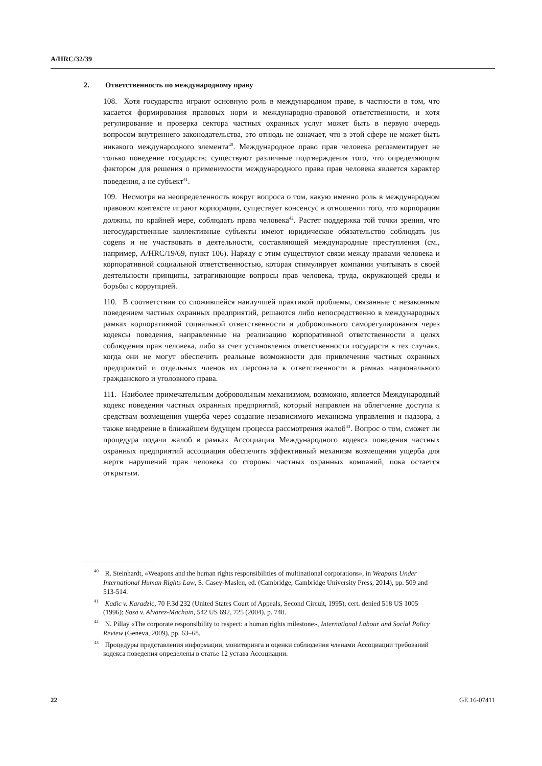A/HRC/32/39
2. Ответственность по международному праву
108. Хотя государства играют основную роль в международном праве, в частности в том, что касается формирования правовых норм и международно-правовой ответственности, и хотя регулирование и проверка сектора частных охранных услуг может быть в первую очередь вопросом внутреннего законодательства, это отнюдь не означает, что в этой сфере не может быть никакого международного элемента<sup>40</sup>. Международное право прав человека регламентирует не только поведение государств; существуют различные подтверждения того, что определяющим фактором для решения о применимости международного права прав человека является характер поведения, а не субъект<sup>41</sup>.
109. Несмотря на неопределенность вокруг вопроса о том, какую именно роль в международном правовом контексте играют корпорации, существует консенсус в отношении того, что корпорации должны, по крайней мере, соблюдать права человека<sup>42</sup>. Растет поддержка той точки зрения, что негосударственные коллективные субъекты имеют юридическое обязательство соблюдать jus cogens и не участвовать в деятельности, составляющей международные преступления (см., например, A/HRC/19/69, пункт 106). Наряду с этим существуют связи между правами человека и корпоративной социальной ответственностью, которая стимулирует компании учитывать в своей деятельности принципы, затрагивающие вопросы прав человека, труда, окружающей среды и борьбы с коррупцией.
110. В соответствии со сложившейся наилучшей практикой проблемы, связанные с незаконным поведением частных охранных предприятий, решаются либо непосредственно в международных рамках корпоративной социальной ответственности и добровольного саморегулирования через кодексы поведения, направленные на реализацию корпоративной ответственности в целях соблюдения прав человека, либо за счет установления ответственности государств в тех случаях, когда они не могут обеспечить реальные возможности для привлечения частных охранных предприятий и отдельных членов их персонала к ответственности в рамках национального гражданского и уголовного права.
111. Наиболее примечательным добровольным механизмом, возможно, является Международный кодекс поведения частных охранных предприятий, который направлен на облегчение доступа к средствам возмещения ущерба через создание независимого механизма управления и надзора, а также внедрение в ближайшем будущем процесса рассмотрения жалоб<sup>43</sup>. Вопрос о том, сможет ли процедура подачи жалоб в рамках Ассоциации Международного кодекса поведения частных охранных предприятий ассоциация обеспечить эффективный механизм возмещения ущерба для жертв нарушений прав человека со стороны частных охранных компаний, пока остается открытым.
<sup>40</sup> R. Steinhardt, «Weapons and the human rights responsibilities of multinational corporations», in Weapons Under International Human Rights Law, S. Casey-Maslen, ed. (Cambridge, Cambridge University Press, 2014), pp. 509 and 513-514.
<sup>41</sup> Kadic v. Karadzic, 70 F.3d 232 (United States Court of Appeals, Second Circuit, 1995), cert. denied 518 US 1005 (1996); Sosa v. Alvarez-Machain, 542 US 692, 725 (2004), p. 748.
<sup>42</sup> N. Pillay «The corporate responsibility to respect: a human rights milestone», International Labour and Social Policy Review (Geneva, 2009), pp. 63–68.
<sup>43</sup> Процедуры представления информации, мониторинга и оценки соблюдения членами Ассоциации требований кодекса поведения определены в статье 12 устава Ассоциации.
22 GE.16-07411